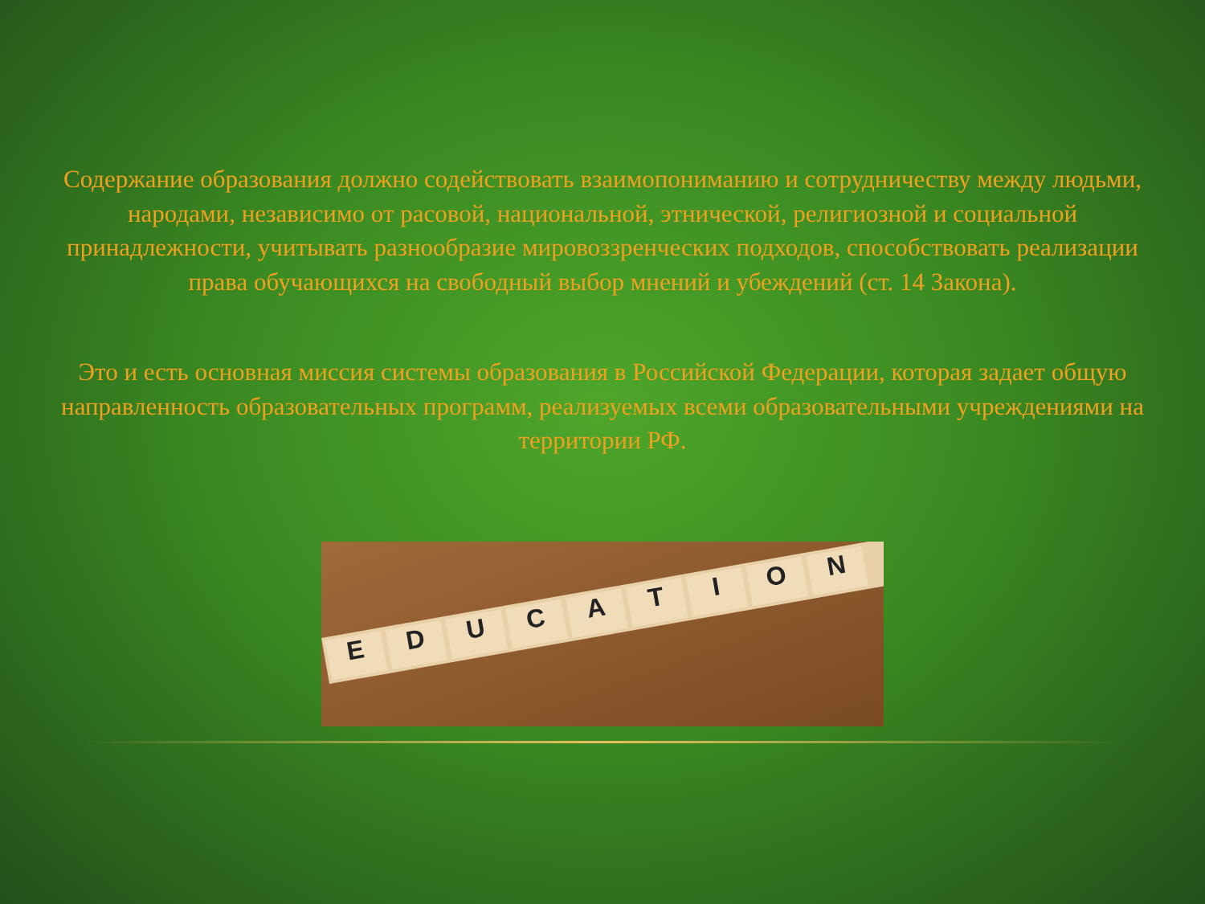Содержание образования должно содействовать взаимопониманию и сотрудничеству между людьми, народами, независимо от расовой, национальной, этнической, религиозной и социальной принадлежности, учитывать разнообразие мировоззренческих подходов, способствовать реализации права обучающихся на свободный выбор мнений и убеждений (ст. 14 Закона).
Это и есть основная миссия системы образования в Российской Федерации, которая задает общую направленность образовательных программ, реализуемых всеми образовательными учреждениями на территории РФ.
EDUCATION